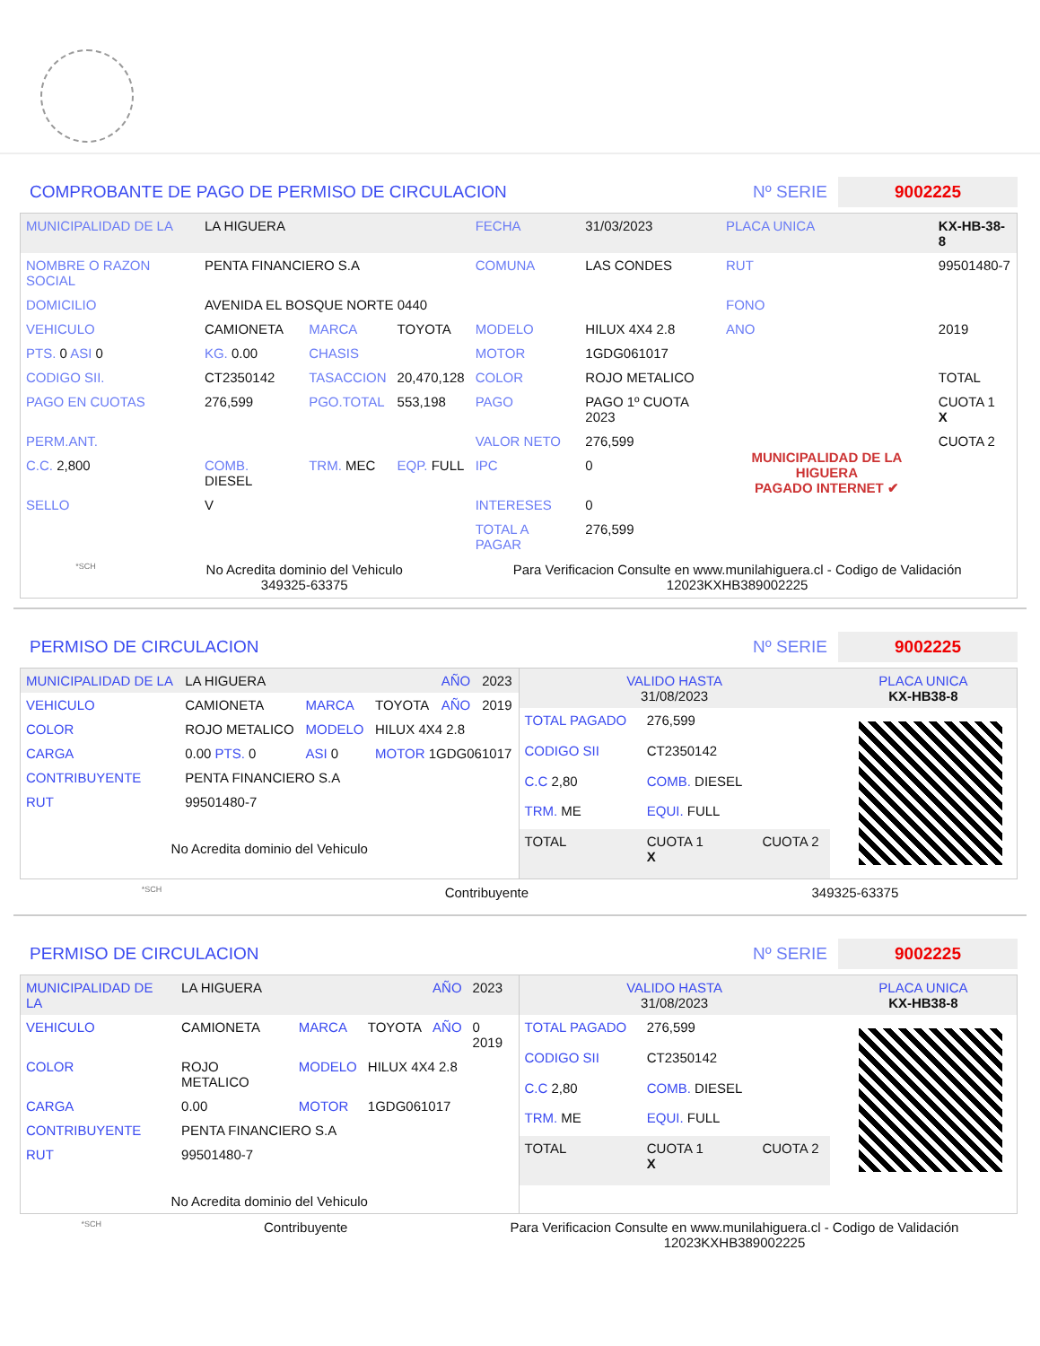COMPROBANTE DE PAGO DE PERMISO DE CIRCULACION Nº SERIE 9002225
| MUNICIPALIDAD DE LA | LA HIGUERA | | | FECHA | 31/03/2023 | PLACA UNICA | KX-HB-38-8 |
| NOMBRE O RAZON SOCIAL | PENTA FINANCIERO S.A | | | COMUNA | LAS CONDES | RUT | 99501480-7 |
| DOMICILIO | AVENIDA EL BOSQUE NORTE 0440 | | | | | FONO | |
| VEHICULO | CAMIONETA | MARCA | TOYOTA | MODELO | HILUX 4X4 2.8 | ANO | 2019 |
| PTS. 0 ASI 0 | KG. 0.00 | CHASIS | | MOTOR | 1GDG061017 | | |
| CODIGO SII. | CT2350142 | TASACCION | 20,470,128 | COLOR | ROJO METALICO | | TOTAL |
| PAGO EN CUOTAS | 276,599 | PGO.TOTAL | 553,198 | PAGO | PAGO 1º CUOTA 2023 | MUNICIPALIDAD DE LA HIGUERA PAGADO INTERNET ✔ | CUOTA 1 X |
| PERM.ANT. | | | | VALOR NETO | 276,599 | | CUOTA 2 |
| C.C. 2,800 | COMB. DIESEL | TRM. MEC | EQP. FULL | IPC | 0 | | |
| SELLO | V | | | INTERESES | 0 | | |
| | | | | TOTAL A PAGAR | 276,599 | | |
*SCH No Acredita dominio del Vehiculo
349325-63375 Para Verificacion Consulte en www.munilahiguera.cl - Codigo de Validación
12023KXHB389002225
PERMISO DE CIRCULACION Nº SERIE 9002225
| MUNICIPALIDAD DE LA | LA HIGUERA | | | AÑO | 2023 |
| VEHICULO | CAMIONETA | MARCA | TOYOTA | AÑO | 2019 |
| COLOR | ROJO METALICO | MODELO | HILUX 4X4 2.8 | | |
| CARGA | 0.00 PTS. 0 | ASI 0 | MOTOR 1GDG061017 | | |
| CONTRIBUYENTE | PENTA FINANCIERO S.A | | | | |
| RUT | 99501480-7 | | | | |
| No Acredita dominio del Vehiculo | | | | | |
| VALIDO HASTA 31/08/2023 | | | PLACA UNICA KX-HB38-8 |
| TOTAL PAGADO | 276,599 | | |
| CODIGO SII | CT2350142 | | |
| C.C 2,80 | COMB. DIESEL | | |
| TRM. ME | EQUI. FULL | | |
| TOTAL | CUOTA 1 X | CUOTA 2 | |
*SCH Contribuyente 349325-63375
PERMISO DE CIRCULACION Nº SERIE 9002225
| MUNICIPALIDAD DE LA | LA HIGUERA | | | AÑO | 2023 |
| VEHICULO | CAMIONETA | MARCA | TOYOTA | AÑO | 0 2019 |
| COLOR | ROJO METALICO | MODELO | HILUX 4X4 2.8 | | |
| CARGA | 0.00 | MOTOR | 1GDG061017 | | |
| CONTRIBUYENTE | PENTA FINANCIERO S.A | | | | |
| RUT | 99501480-7 | | | | |
| No Acredita dominio del Vehiculo | | | | | |
| VALIDO HASTA 31/08/2023 | | | PLACA UNICA KX-HB38-8 |
| TOTAL PAGADO | 276,599 | | |
| CODIGO SII | CT2350142 | | |
| C.C 2,80 | COMB. DIESEL | | |
| TRM. ME | EQUI. FULL | | |
| TOTAL | CUOTA 1 X | CUOTA 2 | |
*SCH Contribuyente Para Verificacion Consulte en www.munilahiguera.cl - Codigo de Validación
12023KXHB389002225